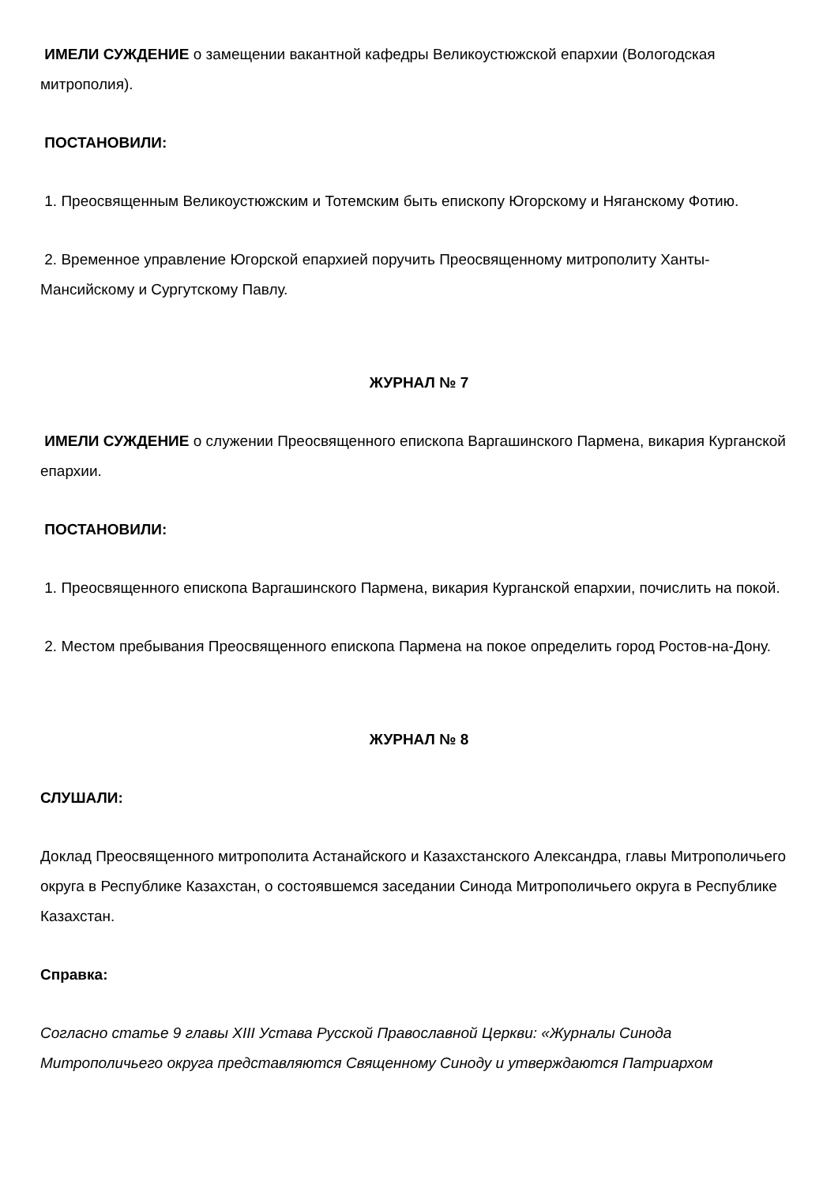ИМЕЛИ СУЖДЕНИЕ о замещении вакантной кафедры Великоустюжской епархии (Вологодская митрополия).
ПОСТАНОВИЛИ:
1. Преосвященным Великоустюжским и Тотемским быть епископу Югорскому и Няганскому Фотию.
2. Временное управление Югорской епархией поручить Преосвященному митрополиту Ханты-Мансийскому и Сургутскому Павлу.
ЖУРНАЛ № 7
ИМЕЛИ СУЖДЕНИЕ о служении Преосвященного епископа Варгашинского Пармена, викария Курганской епархии.
ПОСТАНОВИЛИ:
1. Преосвященного епископа Варгашинского Пармена, викария Курганской епархии, почислить на покой.
2. Местом пребывания Преосвященного епископа Пармена на покое определить город Ростов-на-Дону.
ЖУРНАЛ № 8
СЛУШАЛИ:
Доклад Преосвященного митрополита Астанайского и Казахстанского Александра, главы Митрополичьего округа в Республике Казахстан, о состоявшемся заседании Синода Митрополичьего округа в Республике Казахстан.
Справка:
Согласно статье 9 главы XIII Устава Русской Православной Церкви: «Журналы Синода Митрополичьего округа представляются Священному Синоду и утверждаются Патриархом